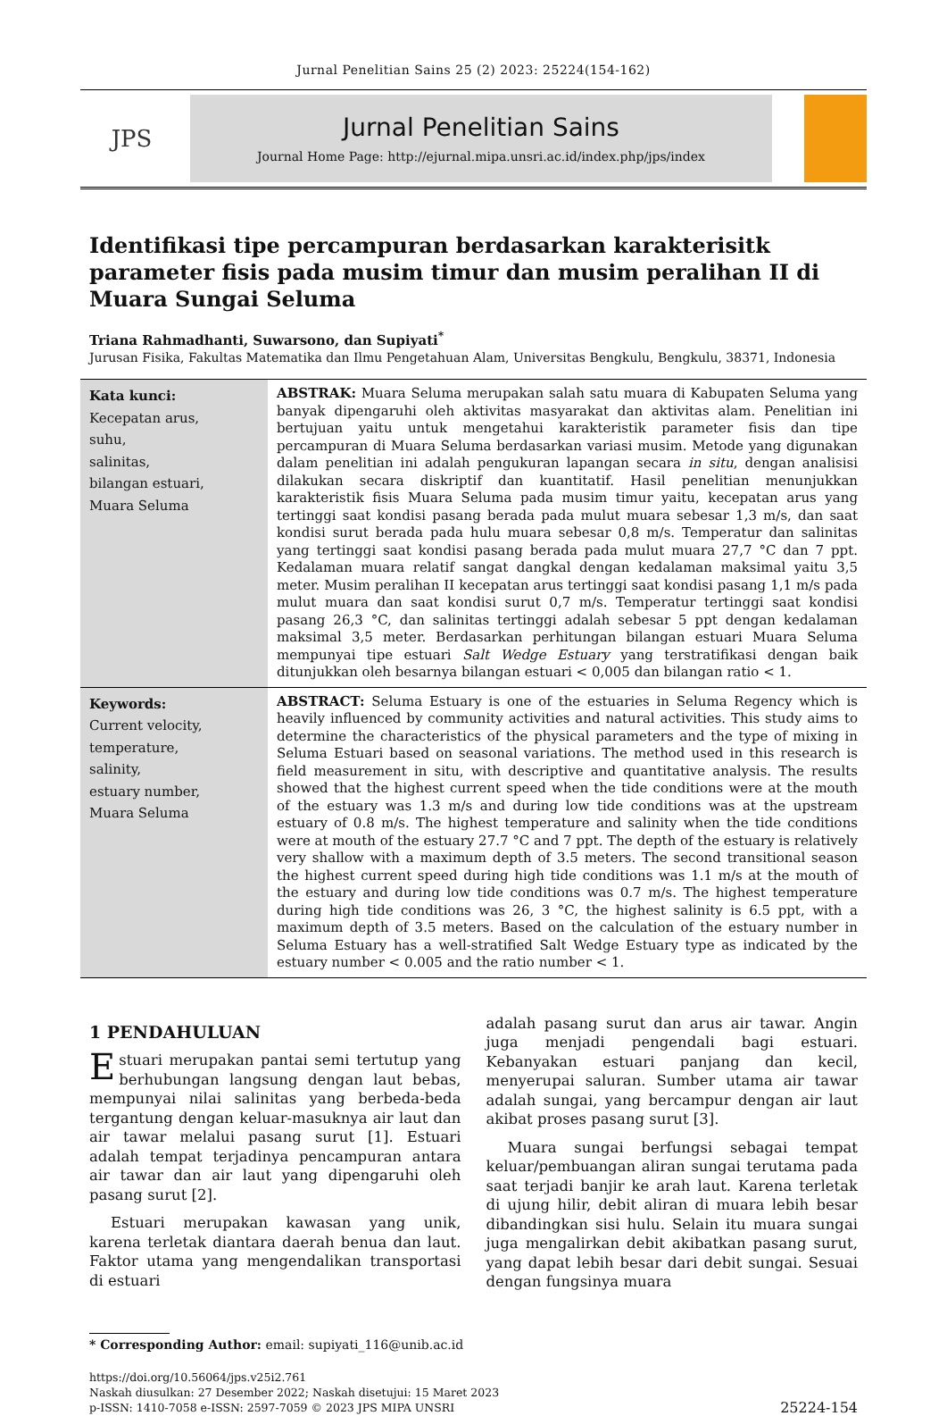Jurnal Penelitian Sains 25 (2) 2023: 25224(154-162)
JPS
Jurnal Penelitian Sains
Journal Home Page: http://ejurnal.mipa.unsri.ac.id/index.php/jps/index
Identifikasi tipe percampuran berdasarkan karakterisitk parameter fisis pada musim timur dan musim peralihan II di Muara Sungai Seluma
Triana Rahmadhanti, Suwarsono, dan Supiyati<sup>*</sup>
Jurusan Fisika, Fakultas Matematika dan Ilmu Pengetahuan Alam, Universitas Bengkulu, Bengkulu, 38371, Indonesia
Kata kunci:
Kecepatan arus,
suhu,
salinitas,
bilangan estuari,
Muara Seluma
ABSTRAK: Muara Seluma merupakan salah satu muara di Kabupaten Seluma yang banyak dipengaruhi oleh aktivitas masyarakat dan aktivitas alam. Penelitian ini bertujuan yaitu untuk mengetahui karakteristik parameter fisis dan tipe percampuran di Muara Seluma berdasarkan variasi musim. Metode yang digunakan dalam penelitian ini adalah pengukuran lapangan secara in situ, dengan analisisi dilakukan secara diskriptif dan kuantitatif. Hasil penelitian menunjukkan karakteristik fisis Muara Seluma pada musim timur yaitu, kecepatan arus yang tertinggi saat kondisi pasang berada pada mulut muara sebesar 1,3 m/s, dan saat kondisi surut berada pada hulu muara sebesar 0,8 m/s. Temperatur dan salinitas yang tertinggi saat kondisi pasang berada pada mulut muara 27,7 °C dan 7 ppt. Kedalaman muara relatif sangat dangkal dengan kedalaman maksimal yaitu 3,5 meter. Musim peralihan II kecepatan arus tertinggi saat kondisi pasang 1,1 m/s pada mulut muara dan saat kondisi surut 0,7 m/s. Temperatur tertinggi saat kondisi pasang 26,3 °C, dan salinitas tertinggi adalah sebesar 5 ppt dengan kedalaman maksimal 3,5 meter. Berdasarkan perhitungan bilangan estuari Muara Seluma mempunyai tipe estuari Salt Wedge Estuary yang terstratifikasi dengan baik ditunjukkan oleh besarnya bilangan estuari < 0,005 dan bilangan ratio < 1.
Keywords:
Current velocity,
temperature,
salinity,
estuary number,
Muara Seluma
ABSTRACT: Seluma Estuary is one of the estuaries in Seluma Regency which is heavily influenced by community activities and natural activities. This study aims to determine the characteristics of the physical parameters and the type of mixing in Seluma Estuari based on seasonal variations. The method used in this research is field measurement in situ, with descriptive and quantitative analysis. The results showed that the highest current speed when the tide conditions were at the mouth of the estuary was 1.3 m/s and during low tide conditions was at the upstream estuary of 0.8 m/s. The highest temperature and salinity when the tide conditions were at mouth of the estuary 27.7 °C and 7 ppt. The depth of the estuary is relatively very shallow with a maximum depth of 3.5 meters. The second transitional season the highest current speed during high tide conditions was 1.1 m/s at the mouth of the estuary and during low tide conditions was 0.7 m/s. The highest temperature during high tide conditions was 26, 3 °C, the highest salinity is 6.5 ppt, with a maximum depth of 3.5 meters. Based on the calculation of the estuary number in Seluma Estuary has a well-stratified Salt Wedge Estuary type as indicated by the estuary number < 0.005 and the ratio number < 1.
1 PENDAHULUAN
Estuari merupakan pantai semi tertutup yang berhubungan langsung dengan laut bebas, mempunyai nilai salinitas yang berbeda-beda tergantung dengan keluar-masuknya air laut dan air tawar melalui pasang surut [1]. Estuari adalah tempat terjadinya pencampuran antara air tawar dan air laut yang dipengaruhi oleh pasang surut [2].
Estuari merupakan kawasan yang unik, karena terletak diantara daerah benua dan laut. Faktor utama yang mengendalikan transportasi di estuari
adalah pasang surut dan arus air tawar. Angin juga menjadi pengendali bagi estuari. Kebanyakan estuari panjang dan kecil, menyerupai saluran. Sumber utama air tawar adalah sungai, yang bercampur dengan air laut akibat proses pasang surut [3].
Muara sungai berfungsi sebagai tempat keluar/pembuangan aliran sungai terutama pada saat terjadi banjir ke arah laut. Karena terletak di ujung hilir, debit aliran di muara lebih besar dibandingkan sisi hulu. Selain itu muara sungai juga mengalirkan debit akibatkan pasang surut, yang dapat lebih besar dari debit sungai. Sesuai dengan fungsinya muara
* Corresponding Author: email: supiyati_116@unib.ac.id
https://doi.org/10.56064/jps.v25i2.761
Naskah diusulkan: 27 Desember 2022; Naskah disetujui: 15 Maret 2023
p-ISSN: 1410-7058 e-ISSN: 2597-7059 © 2023 JPS MIPA UNSRI
25224-154